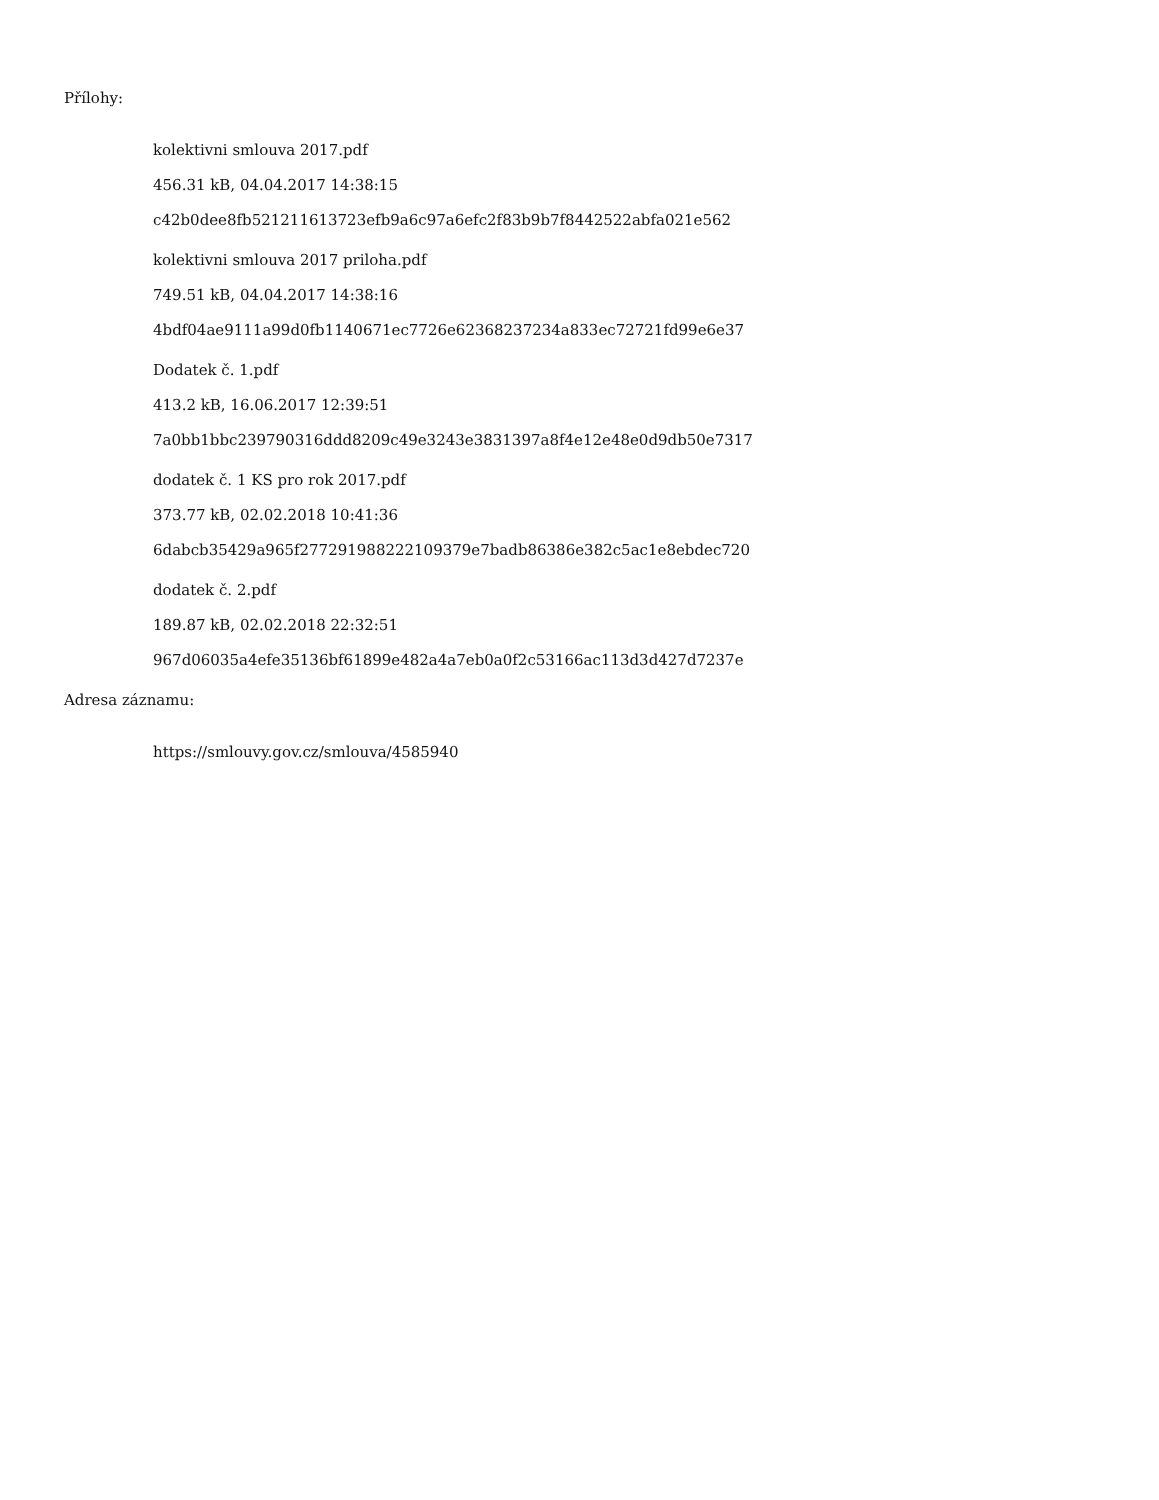Přílohy:
kolektivni smlouva 2017.pdf
456.31 kB, 04.04.2017 14:38:15
c42b0dee8fb521211613723efb9a6c97a6efc2f83b9b7f8442522abfa021e562
kolektivni smlouva 2017 priloha.pdf
749.51 kB, 04.04.2017 14:38:16
4bdf04ae9111a99d0fb1140671ec7726e62368237234a833ec72721fd99e6e37
Dodatek č. 1.pdf
413.2 kB, 16.06.2017 12:39:51
7a0bb1bbc239790316ddd8209c49e3243e3831397a8f4e12e48e0d9db50e7317
dodatek č. 1 KS pro rok 2017.pdf
373.77 kB, 02.02.2018 10:41:36
6dabcb35429a965f277291988222109379e7badb86386e382c5ac1e8ebdec720
dodatek č. 2.pdf
189.87 kB, 02.02.2018 22:32:51
967d06035a4efe35136bf61899e482a4a7eb0a0f2c53166ac113d3d427d7237e
Adresa záznamu:
https://smlouvy.gov.cz/smlouva/4585940